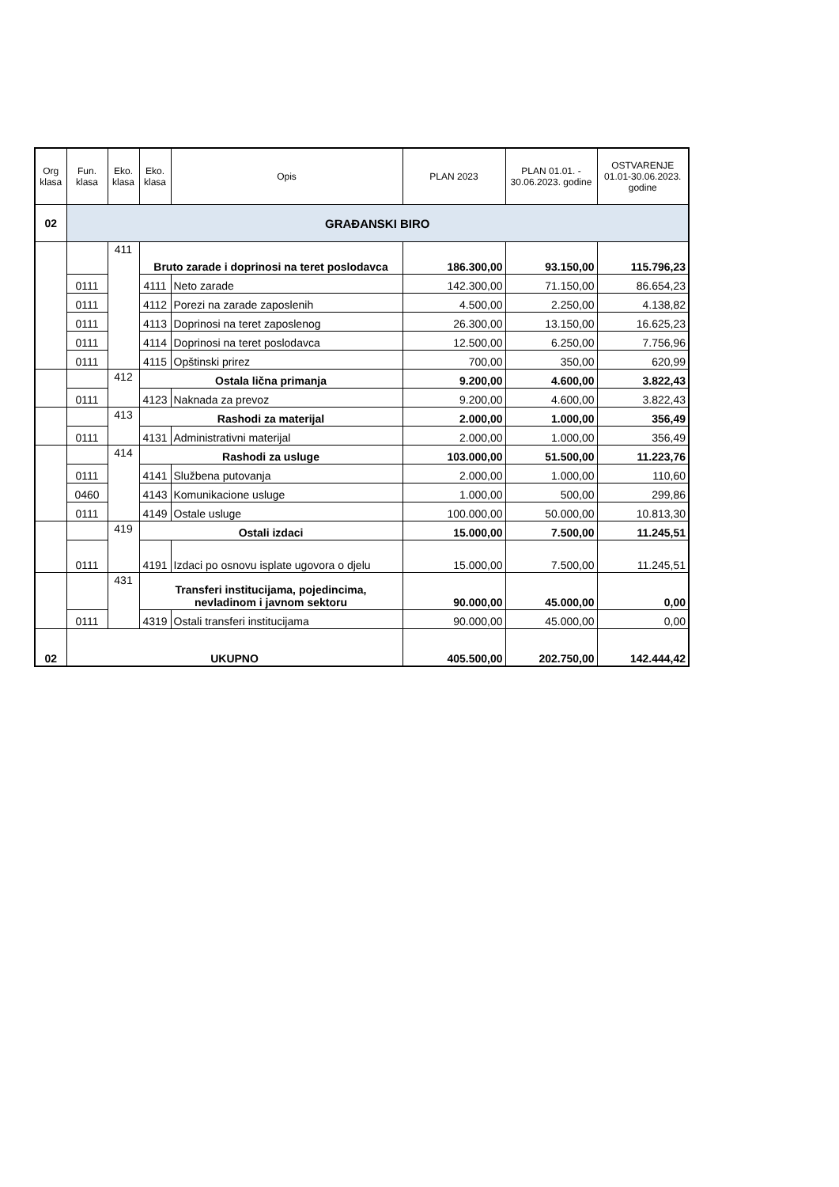| Org klasa | Fun. klasa | Eko. klasa | Eko. klasa | Opis | PLAN 2023 | PLAN 01.01. - 30.06.2023. godine | OSTVARENJE 01.01-30.06.2023. godine |
| --- | --- | --- | --- | --- | --- | --- | --- |
| 02 | GRAĐANSKI BIRO | | | | | | |
| | | 411 | Bruto zarade i doprinosi na teret poslodavca | | 186.300,00 | 93.150,00 | 115.796,23 |
| | 0111 | | 4111 | Neto zarade | 142.300,00 | 71.150,00 | 86.654,23 |
| | 0111 | | 4112 | Porezi na zarade zaposlenih | 4.500,00 | 2.250,00 | 4.138,82 |
| | 0111 | | 4113 | Doprinosi na teret zaposlenog | 26.300,00 | 13.150,00 | 16.625,23 |
| | 0111 | | 4114 | Doprinosi na teret poslodavca | 12.500,00 | 6.250,00 | 7.756,96 |
| | 0111 | | 4115 | Opštinski prirez | 700,00 | 350,00 | 620,99 |
| | | 412 | Ostala lična primanja | | 9.200,00 | 4.600,00 | 3.822,43 |
| | 0111 | | 4123 | Naknada za prevoz | 9.200,00 | 4.600,00 | 3.822,43 |
| | | 413 | Rashodi za materijal | | 2.000,00 | 1.000,00 | 356,49 |
| | 0111 | | 4131 | Administrativni materijal | 2.000,00 | 1.000,00 | 356,49 |
| | | 414 | Rashodi za usluge | | 103.000,00 | 51.500,00 | 11.223,76 |
| | 0111 | | 4141 | Službena putovanja | 2.000,00 | 1.000,00 | 110,60 |
| | 0460 | | 4143 | Komunikacione usluge | 1.000,00 | 500,00 | 299,86 |
| | 0111 | | 4149 | Ostale usluge | 100.000,00 | 50.000,00 | 10.813,30 |
| | | 419 | Ostali izdaci | | 15.000,00 | 7.500,00 | 11.245,51 |
| | 0111 | | 4191 | Izdaci po osnovu isplate ugovora o djelu | 15.000,00 | 7.500,00 | 11.245,51 |
| | | 431 | Transferi institucijama, pojedincima, nevladinom i javnom sektoru | | 90.000,00 | 45.000,00 | 0,00 |
| | 0111 | | 4319 | Ostali transferi institucijama | 90.000,00 | 45.000,00 | 0,00 |
| 02 | UKUPNO | | | | 405.500,00 | 202.750,00 | 142.444,42 |